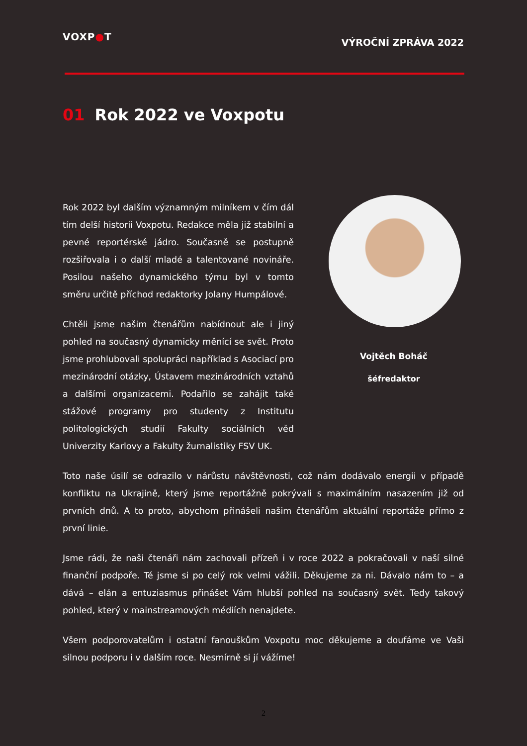VOXP●T
VÝROČNÍ ZPRÁVA 2022
01 Rok 2022 ve Voxpotu
Rok 2022 byl dalším významným milníkem v čím dál tím delší historii Voxpotu. Redakce měla již stabilní a pevné reportérské jádro. Současně se postupně rozšiřovala i o další mladé a talentované novináře. Posilou našeho dynamického týmu byl v tomto směru určitě příchod redaktorky Jolany Humpálové.
Chtěli jsme našim čtenářům nabídnout ale i jiný pohled na současný dynamicky měnící se svět. Proto jsme prohlubovali spolupráci například s Asociací pro mezinárodní otázky, Ústavem mezinárodních vztahů a dalšími organizacemi. Podařilo se zahájit také stážové programy pro studenty z Institutu politologických studií Fakulty sociálních věd Univerzity Karlovy a Fakulty žurnalistiky FSV UK.
Vojtěch Boháč
šéfredaktor
Toto naše úsilí se odrazilo v nárůstu návštěvnosti, což nám dodávalo energii v případě konfliktu na Ukrajině, který jsme reportážně pokrývali s maximálním nasazením již od prvních dnů. A to proto, abychom přinášeli našim čtenářům aktuální reportáže přímo z první linie.
Jsme rádi, že naši čtenáři nám zachovali přízeň i v roce 2022 a pokračovali v naší silné finanční podpoře. Té jsme si po celý rok velmi vážili. Děkujeme za ni. Dávalo nám to – a dává – elán a entuziasmus přinášet Vám hlubší pohled na současný svět. Tedy takový pohled, který v mainstreamových médiích nenajdete.
Všem podporovatelům i ostatní fanouškům Voxpotu moc děkujeme a doufáme ve Vaši silnou podporu i v dalším roce. Nesmírně si jí vážíme!
2